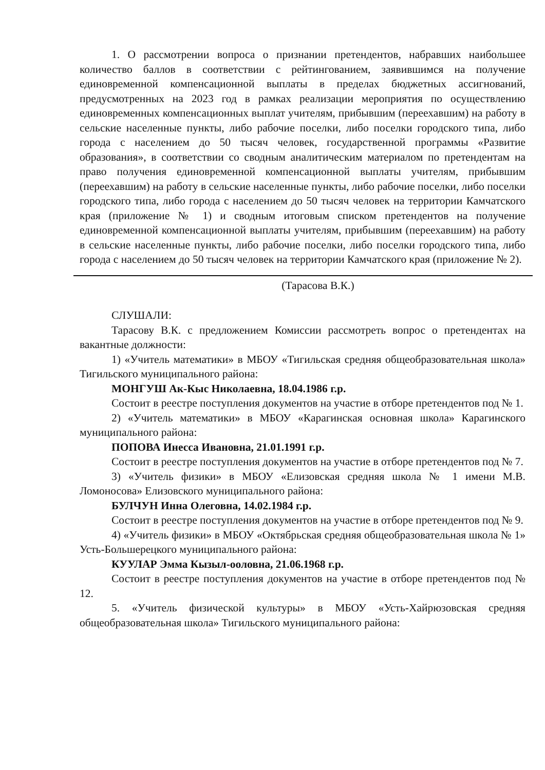1. О рассмотрении вопроса о признании претендентов, набравших наибольшее количество баллов в соответствии с рейтингованием, заявившимся на получение единовременной компенсационной выплаты в пределах бюджетных ассигнований, предусмотренных на 2023 год в рамках реализации мероприятия по осуществлению единовременных компенсационных выплат учителям, прибывшим (переехавшим) на работу в сельские населенные пункты, либо рабочие поселки, либо поселки городского типа, либо города с населением до 50 тысяч человек, государственной программы «Развитие образования», в соответствии со сводным аналитическим материалом по претендентам на право получения единовременной компенсационной выплаты учителям, прибывшим (переехавшим) на работу в сельские населенные пункты, либо рабочие поселки, либо поселки городского типа, либо города с населением до 50 тысяч человек на территории Камчатского края (приложение № 1) и сводным итоговым списком претендентов на получение единовременной компенсационной выплаты учителям, прибывшим (переехавшим) на работу в сельские населенные пункты, либо рабочие поселки, либо поселки городского типа, либо города с населением до 50 тысяч человек на территории Камчатского края (приложение № 2).
(Тарасова В.К.)
СЛУШАЛИ:
Тарасову В.К. с предложением Комиссии рассмотреть вопрос о претендентах на вакантные должности:
1) «Учитель математики» в МБОУ «Тигильская средняя общеобразовательная школа» Тигильского муниципального района:
МОНГУШ Ак-Кыс Николаевна, 18.04.1986 г.р.
Состоит в реестре поступления документов на участие в отборе претендентов под № 1.
2) «Учитель математики» в МБОУ «Карагинская основная школа» Карагинского муниципального района:
ПОПОВА Инесса Ивановна, 21.01.1991 г.р.
Состоит в реестре поступления документов на участие в отборе претендентов под № 7.
3) «Учитель физики» в МБОУ «Елизовская средняя школа № 1 имени М.В. Ломоносова» Елизовского муниципального района:
БУЛЧУН Инна Олеговна, 14.02.1984 г.р.
Состоит в реестре поступления документов на участие в отборе претендентов под № 9.
4) «Учитель физики» в МБОУ «Октябрьская средняя общеобразовательная школа № 1» Усть-Большерецкого муниципального района:
КУУЛАР Эмма Кызыл-ооловна, 21.06.1968 г.р.
Состоит в реестре поступления документов на участие в отборе претендентов под № 12.
5. «Учитель физической культуры» в МБОУ «Усть-Хайрюзовская средняя общеобразовательная школа» Тигильского муниципального района: